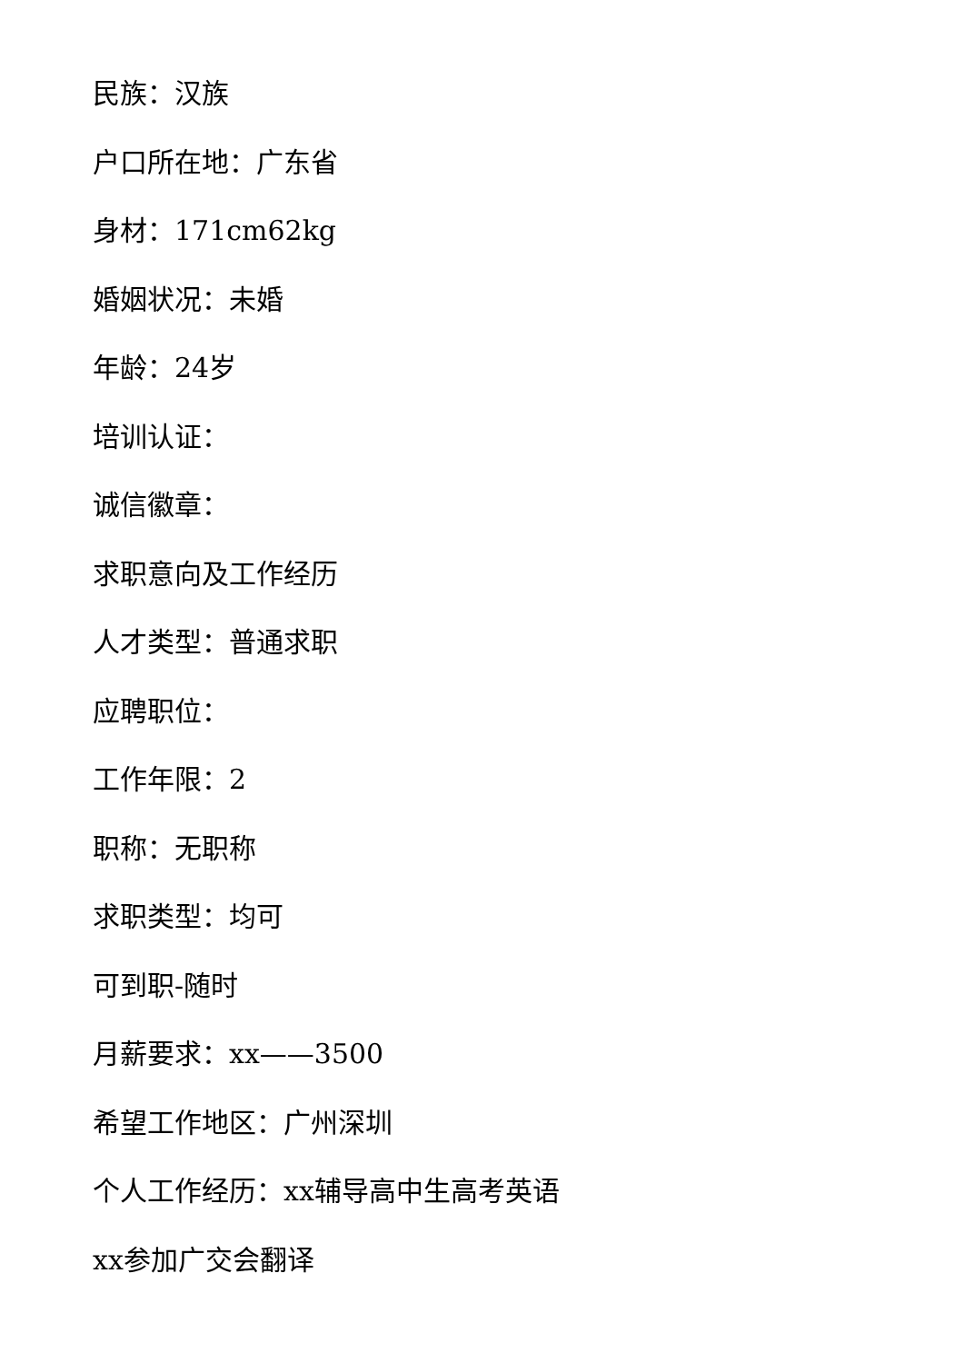民族：汉族
户口所在地：广东省
身材：171cm62kg
婚姻状况：未婚
年龄：24岁
培训认证：
诚信徽章：
求职意向及工作经历
人才类型：普通求职
应聘职位：
工作年限：2
职称：无职称
求职类型：均可
可到职-随时
月薪要求：xx——3500
希望工作地区：广州深圳
个人工作经历：xx辅导高中生高考英语
xx参加广交会翻译